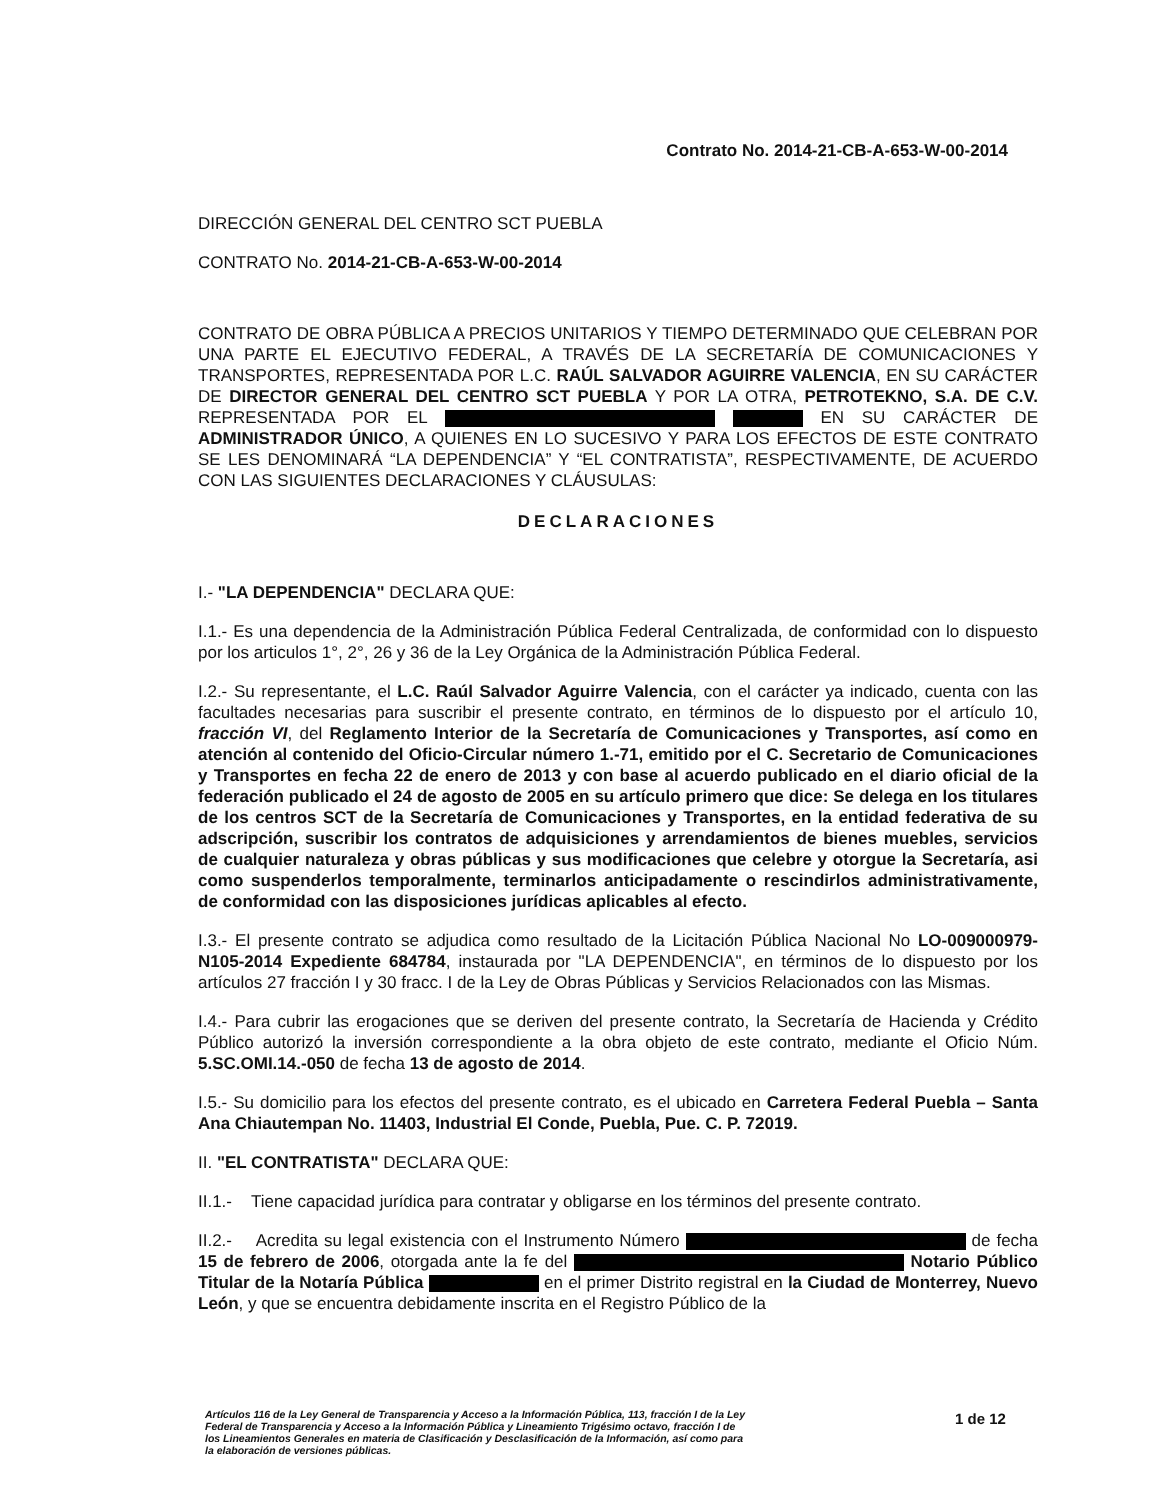Contrato No. 2014-21-CB-A-653-W-00-2014
DIRECCIÓN GENERAL DEL CENTRO SCT PUEBLA
CONTRATO No. 2014-21-CB-A-653-W-00-2014
CONTRATO DE OBRA PÚBLICA A PRECIOS UNITARIOS Y TIEMPO DETERMINADO QUE CELEBRAN POR UNA PARTE EL EJECUTIVO FEDERAL, A TRAVÉS DE LA SECRETARÍA DE COMUNICACIONES Y TRANSPORTES, REPRESENTADA POR L.C. RAÚL SALVADOR AGUIRRE VALENCIA, EN SU CARÁCTER DE DIRECTOR GENERAL DEL CENTRO SCT PUEBLA Y POR LA OTRA, PETROTEKNO, S.A. DE C.V. REPRESENTADA POR EL EN SU CARÁCTER DE ADMINISTRADOR ÚNICO, A QUIENES EN LO SUCESIVO Y PARA LOS EFECTOS DE ESTE CONTRATO SE LES DENOMINARÁ “LA DEPENDENCIA” Y “EL CONTRATISTA”, RESPECTIVAMENTE, DE ACUERDO CON LAS SIGUIENTES DECLARACIONES Y CLÁUSULAS:
DECLARACIONES
I.- "LA DEPENDENCIA" DECLARA QUE:
I.1.- Es una dependencia de la Administración Pública Federal Centralizada, de conformidad con lo dispuesto por los articulos 1°, 2°, 26 y 36 de la Ley Orgánica de la Administración Pública Federal.
I.2.- Su representante, el L.C. Raúl Salvador Aguirre Valencia, con el carácter ya indicado, cuenta con las facultades necesarias para suscribir el presente contrato, en términos de lo dispuesto por el artículo 10, fracción VI, del Reglamento Interior de la Secretaría de Comunicaciones y Transportes, así como en atención al contenido del Oficio-Circular número 1.-71, emitido por el C. Secretario de Comunicaciones y Transportes en fecha 22 de enero de 2013 y con base al acuerdo publicado en el diario oficial de la federación publicado el 24 de agosto de 2005 en su artículo primero que dice: Se delega en los titulares de los centros SCT de la Secretaría de Comunicaciones y Transportes, en la entidad federativa de su adscripción, suscribir los contratos de adquisiciones y arrendamientos de bienes muebles, servicios de cualquier naturaleza y obras públicas y sus modificaciones que celebre y otorgue la Secretaría, asi como suspenderlos temporalmente, terminarlos anticipadamente o rescindirlos administrativamente, de conformidad con las disposiciones jurídicas aplicables al efecto.
I.3.- El presente contrato se adjudica como resultado de la Licitación Pública Nacional No LO-009000979-N105-2014 Expediente 684784, instaurada por "LA DEPENDENCIA", en términos de lo dispuesto por los artículos 27 fracción I y 30 fracc. I de la Ley de Obras Públicas y Servicios Relacionados con las Mismas.
I.4.- Para cubrir las erogaciones que se deriven del presente contrato, la Secretaría de Hacienda y Crédito Público autorizó la inversión correspondiente a la obra objeto de este contrato, mediante el Oficio Núm. 5.SC.OMI.14.-050 de fecha 13 de agosto de 2014.
I.5.- Su domicilio para los efectos del presente contrato, es el ubicado en Carretera Federal Puebla – Santa Ana Chiautempan No. 11403, Industrial El Conde, Puebla, Pue. C. P. 72019.
II. "EL CONTRATISTA" DECLARA QUE:
II.1.- Tiene capacidad jurídica para contratar y obligarse en los términos del presente contrato.
II.2.- Acredita su legal existencia con el Instrumento Número de fecha 15 de febrero de 2006, otorgada ante la fe del Notario Público Titular de la Notaría Pública en el primer Distrito registral en la Ciudad de Monterrey, Nuevo León, y que se encuentra debidamente inscrita en el Registro Público de la
Artículos 116 de la Ley General de Transparencia y Acceso a la Información Pública, 113, fracción I de la Ley Federal de Transparencia y Acceso a la Información Pública y Lineamiento Trigésimo octavo, fracción I de los Lineamientos Generales en materia de Clasificación y Desclasificación de la Información, así como para la elaboración de versiones públicas.
1 de 12